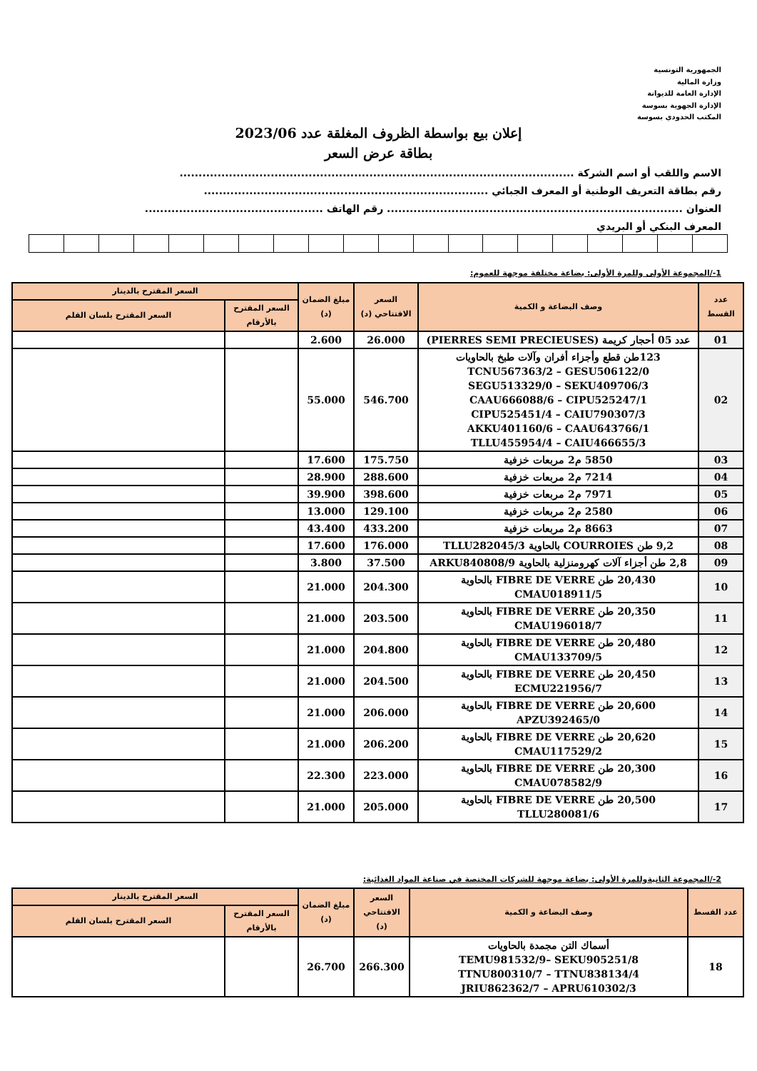الجمهورية التونسية
وزارة المالية
الإدارة العامة للديوانة
الإدارة الجهوية بسوسة
المكتب الحدودي بسوسة
إعلان بيع بواسطة الظروف المغلقة عدد 2023/06
بطاقة عرض السعر
الاسم واللقب أو اسم الشركة ........................................................................................................
رقم بطاقة التعريف الوطنية أو المعرف الجبائي ...........................................................................
العنوان .............................................................................. رقم الهاتف ...............................................
المعرف البنكي أو البريدي
1-/المجموعة الأولى وللمرة الأولى: بضاعة مختلفة موجهة للعموم:
| عدد القسط | وصف البضاعة و الكمية | السعر الافتتاحي (د) | مبلغ الضمان (د) | السعر المقترح بالدينار | |
| --- | --- | --- | --- | --- | --- |
| | | | | السعر المقترح بالأرقام | السعر المقترح بلسان القلم |
| 01 | عدد 05 أحجار كريمة (PIERRES SEMI PRECIEUSES) | 26.000 | 2.600 | | |
| 02 | 123طن قطع وأجزاء أفران وآلات طبخ بالحاويات TCNU567363/2 – GESU506122/0 SEGU513329/0 – SEKU409706/3 CAAU666088/6 – CIPU525247/1 CIPU525451/4 – CAIU790307/3 AKKU401160/6 – CAAU643766/1 TLLU455954/4 – CAIU466655/3 | 546.700 | 55.000 | | |
| 03 | 5850 م2 مربعات خزفية | 175.750 | 17.600 | | |
| 04 | 7214 م2 مربعات خزفية | 288.600 | 28.900 | | |
| 05 | 7971 م2 مربعات خزفية | 398.600 | 39.900 | | |
| 06 | 2580 م2 مربعات خزفية | 129.100 | 13.000 | | |
| 07 | 8663 م2 مربعات خزفية | 433.200 | 43.400 | | |
| 08 | 9,2 طن COURROIES بالحاوية TLLU282045/3 | 176.000 | 17.600 | | |
| 09 | 2,8 طن أجزاء آلات كهرومنزلية بالحاوية ARKU840808/9 | 37.500 | 3.800 | | |
| 10 | 20,430 طن FIBRE DE VERRE بالحاوية CMAU018911/5 | 204.300 | 21.000 | | |
| 11 | 20,350 طن FIBRE DE VERRE بالحاوية CMAU196018/7 | 203.500 | 21.000 | | |
| 12 | 20,480 طن FIBRE DE VERRE بالحاوية CMAU133709/5 | 204.800 | 21.000 | | |
| 13 | 20,450 طن FIBRE DE VERRE بالحاوية ECMU221956/7 | 204.500 | 21.000 | | |
| 14 | 20,600 طن FIBRE DE VERRE بالحاوية APZU392465/0 | 206.000 | 21.000 | | |
| 15 | 20,620 طن FIBRE DE VERRE بالحاوية CMAU117529/2 | 206.200 | 21.000 | | |
| 16 | 20,300 طن FIBRE DE VERRE بالحاوية CMAU078582/9 | 223.000 | 22.300 | | |
| 17 | 20,500 طن FIBRE DE VERRE بالحاوية TLLU280081/6 | 205.000 | 21.000 | | |
2-/المجموعة الثانيةوللمرة الأولى: بضاعة موجهة للشركات المختصة في صناعة المواد الغذائية:
| عدد القسط | وصف البضاعة و الكمية | السعر الافتتاحي (د) | مبلغ الضمان (د) | السعر المقترح بالدينار | |
| --- | --- | --- | --- | --- | --- |
| | | | | السعر المقترح بالأرقام | السعر المقترح بلسان القلم |
| 18 | أسماك التن مجمدة بالحاويات TEMU981532/9– SEKU905251/8 TTNU800310/7 – TTNU838134/4 JRIU862362/7 – APRU610302/3 | 266.300 | 26.700 | | |